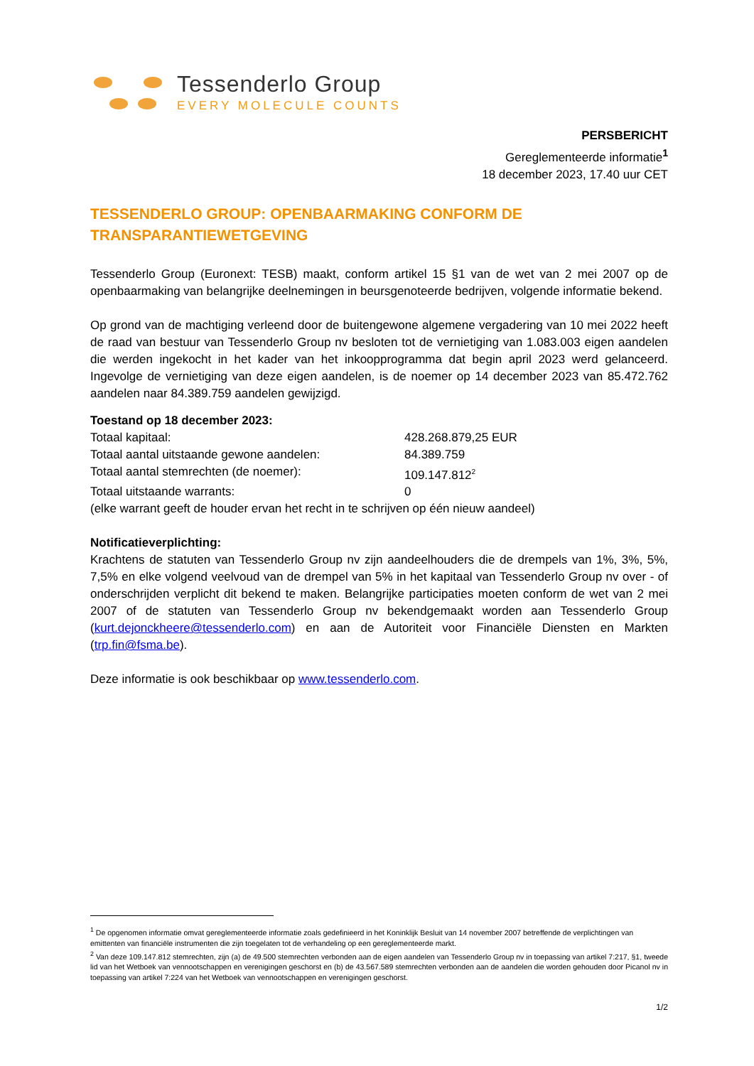Tessenderlo Group
EVERY MOLECULE COUNTS
PERSBERICHT
Gereglementeerde informatie<sup>1</sup>
18 december 2023, 17.40 uur CET
TESSENDERLO GROUP: OPENBAARMAKING CONFORM DE TRANSPARANTIEWETGEVING
Tessenderlo Group (Euronext: TESB) maakt, conform artikel 15 §1 van de wet van 2 mei 2007 op de openbaarmaking van belangrijke deelnemingen in beursgenoteerde bedrijven, volgende informatie bekend.
Op grond van de machtiging verleend door de buitengewone algemene vergadering van 10 mei 2022 heeft de raad van bestuur van Tessenderlo Group nv besloten tot de vernietiging van 1.083.003 eigen aandelen die werden ingekocht in het kader van het inkoopprogramma dat begin april 2023 werd gelanceerd. Ingevolge de vernietiging van deze eigen aandelen, is de noemer op 14 december 2023 van 85.472.762 aandelen naar 84.389.759 aandelen gewijzigd.
Toestand op 18 december 2023:
| Totaal kapitaal: | 428.268.879,25 EUR |
| Totaal aantal uitstaande gewone aandelen: | 84.389.759 |
| Totaal aantal stemrechten (de noemer): | 109.147.812<sup>2</sup> |
| Totaal uitstaande warrants: | 0 |
(elke warrant geeft de houder ervan het recht in te schrijven op één nieuw aandeel)
Notificatieverplichting:
Krachtens de statuten van Tessenderlo Group nv zijn aandeelhouders die de drempels van 1%, 3%, 5%, 7,5% en elke volgend veelvoud van de drempel van 5% in het kapitaal van Tessenderlo Group nv over - of onderschrijden verplicht dit bekend te maken. Belangrijke participaties moeten conform de wet van 2 mei 2007 of de statuten van Tessenderlo Group nv bekendgemaakt worden aan Tessenderlo Group (kurt.dejonckheere@tessenderlo.com) en aan de Autoriteit voor Financiële Diensten en Markten (trp.fin@fsma.be).
Deze informatie is ook beschikbaar op www.tessenderlo.com.
<sup>1</sup> De opgenomen informatie omvat gereglementeerde informatie zoals gedefinieerd in het Koninklijk Besluit van 14 november 2007 betreffende de verplichtingen van emittenten van financiële instrumenten die zijn toegelaten tot de verhandeling op een gereglementeerde markt.
<sup>2</sup> Van deze 109.147.812 stemrechten, zijn (a) de 49.500 stemrechten verbonden aan de eigen aandelen van Tessenderlo Group nv in toepassing van artikel 7:217, §1, tweede lid van het Wetboek van vennootschappen en verenigingen geschorst en (b) de 43.567.589 stemrechten verbonden aan de aandelen die worden gehouden door Picanol nv in toepassing van artikel 7:224 van het Wetboek van vennootschappen en verenigingen geschorst.
1/2